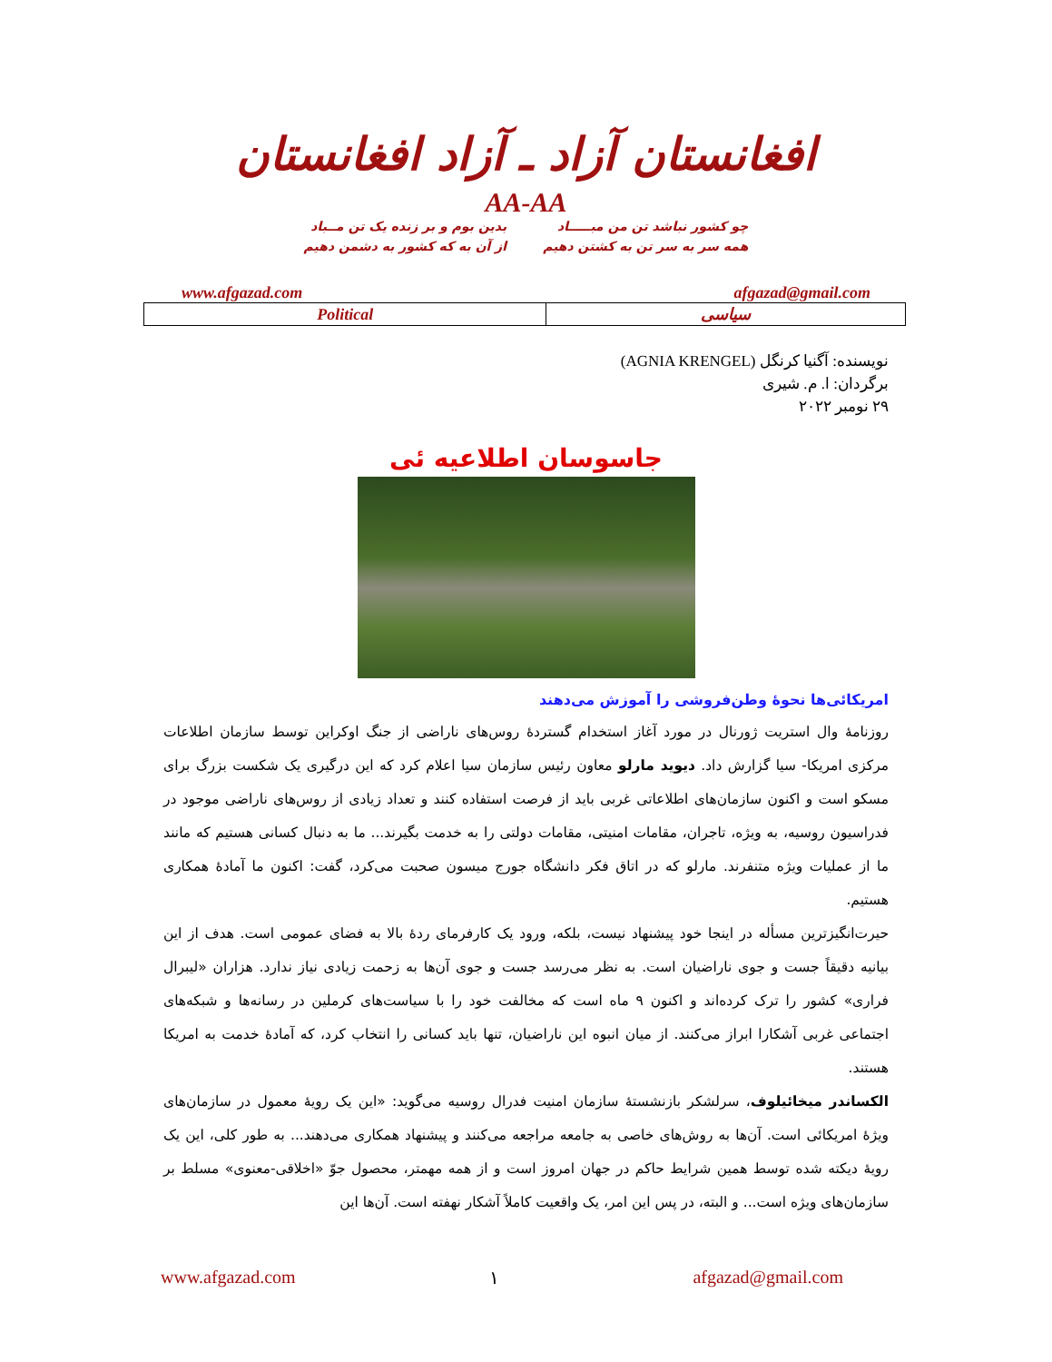افغانستان آزاد ـ آزاد افغانستان
AA-AA
چو کشور نباشد تن من مبـــــاد
همه سر به سر تن به کشتن دهیم
بدین بوم و بر زنده یک تن مــباد
از آن به که کشور به دشمن دهیم
www.afgazad.com afgazad@gmail.com
| Political | سیاسی |
نویسنده: آگنیا کرنگل (AGNIA KRENGEL)
برگردان: ا. م. شیری
۲۹ نومبر ۲۰۲۲
جاسوسان اطلاعیه ئی
امریکائی‌ها نحوۀ وطن‌فروشی را آموزش می‌دهند
روزنامۀ وال استریت ژورنال در مورد آغاز استخدام گستردۀ روس‌های ناراضی از جنگ اوکراین توسط سازمان اطلاعات مرکزی امریکا- سیا گزارش داد. دیوید مارلو معاون رئیس سازمان سیا اعلام کرد که این درگیری یک شکست بزرگ برای مسکو است و اکنون سازمان‌های اطلاعاتی غربی باید از فرصت استفاده کنند و تعداد زیادی از روس‌های ناراضی موجود در فدراسیون روسیه، به ویژه، تاجران، مقامات امنیتی، مقامات دولتی را به خدمت بگیرند... ما به دنبال کسانی هستیم که مانند ما از عملیات ویژه متنفرند. مارلو که در اتاق فکر دانشگاه جورج میسون صحبت می‌کرد، گفت: اکنون ما آمادۀ همکاری هستیم.
حیرت‌انگیزترین مسأله در اینجا خود پیشنهاد نیست، بلکه، ورود یک کارفرمای ردۀ بالا به فضای عمومی است. هدف از این بیانیه دقیقاً جست و جوی ناراضیان است. به نظر می‌رسد جست و جوی آن‌ها به زحمت زیادی نیاز ندارد. هزاران «لیبرال فراری» کشور را ترک کرده‌اند و اکنون ۹ ماه است که مخالفت خود را با سیاست‌های کرملین در رسانه‌ها و شبکه‌های اجتماعی غربی آشکارا ابراز می‌کنند. از میان انبوه این ناراضیان، تنها باید کسانی را انتخاب کرد، که آمادۀ خدمت به امریکا هستند.
الکساندر میخائیلوف، سرلشکر بازنشستۀ سازمان امنیت فدرال روسیه می‌گوید: «این یک رویۀ معمول در سازمان‌های ویژۀ امریکائی است. آن‌ها به روش‌های خاصی به جامعه مراجعه می‌کنند و پیشنهاد همکاری می‌دهند... به طور کلی، این یک رویۀ دیکته شده توسط همین شرایط حاکم در جهان امروز است و از همه مهمتر، محصول جوّ «اخلاقی-معنوی» مسلط بر سازمان‌های ویژه است... و البته، در پس این امر، یک واقعیت کاملاً آشکار نهفته است. آن‌ها این
www.afgazad.com ۱ afgazad@gmail.com